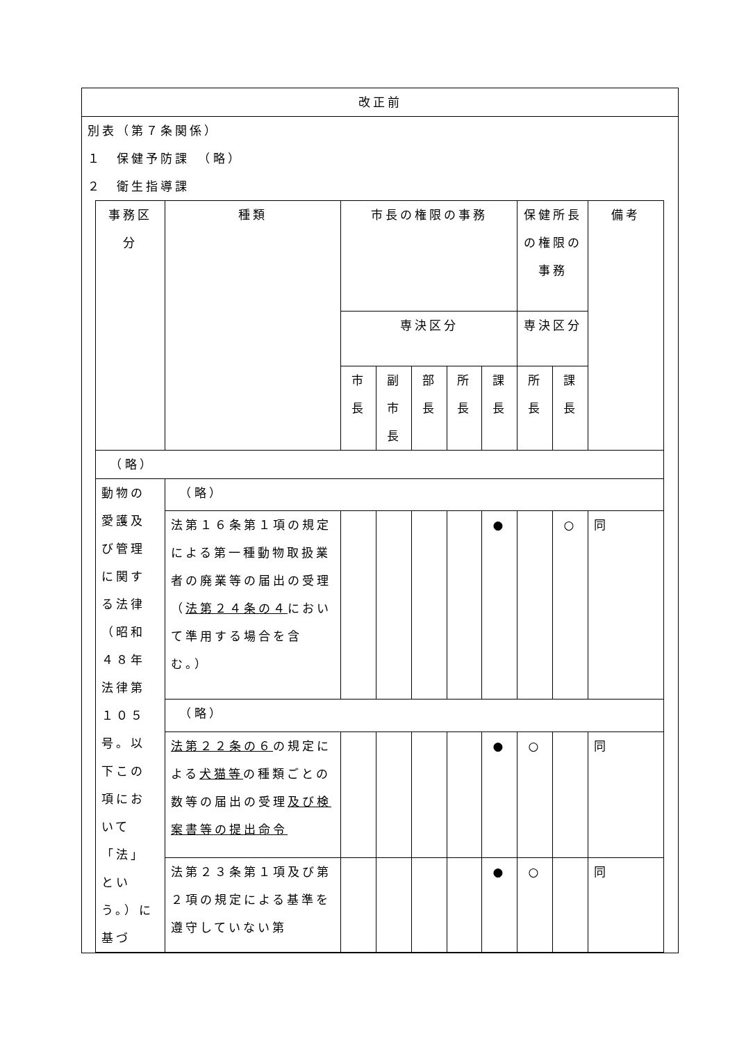改正前
別表（第７条関係）
１　保健予防課　（略）
２　衛生指導課
| 事務区分 | 種類 | 市長の権限の事務 | | | | | 保健所長の権限の事務 | | 備考 |
| | | 専決区分 | | | | | 専決区分 | | |
| | | 市長 | 副市長 | 部長 | 所長 | 課長 | 所長 | 課長 | |
| （略） | | | | | | | | | |
| 動物の愛護及び管理に関する法律（昭和４８年法律第１０５号。以下この項において「法」という。）に基づ | （略） | | | | | | | | |
| | 法第１６条第１項の規定による第一種動物取扱業者の廃業等の届出の受理（ 法第２４条の４ において準用する場合を含む。） | | | | | ● | | ○ | 同 |
| | （略） | | | | | | | | |
| | 法第２２条の６ の規定による 犬猫等 の種類ごとの数等の届出の受理 及び検案書等の提出命令 | | | | | ● | ○ | | 同 |
| | 法第２３条第１項及び第２項の規定による基準を遵守していない第 | | | | | ● | ○ | | 同 |